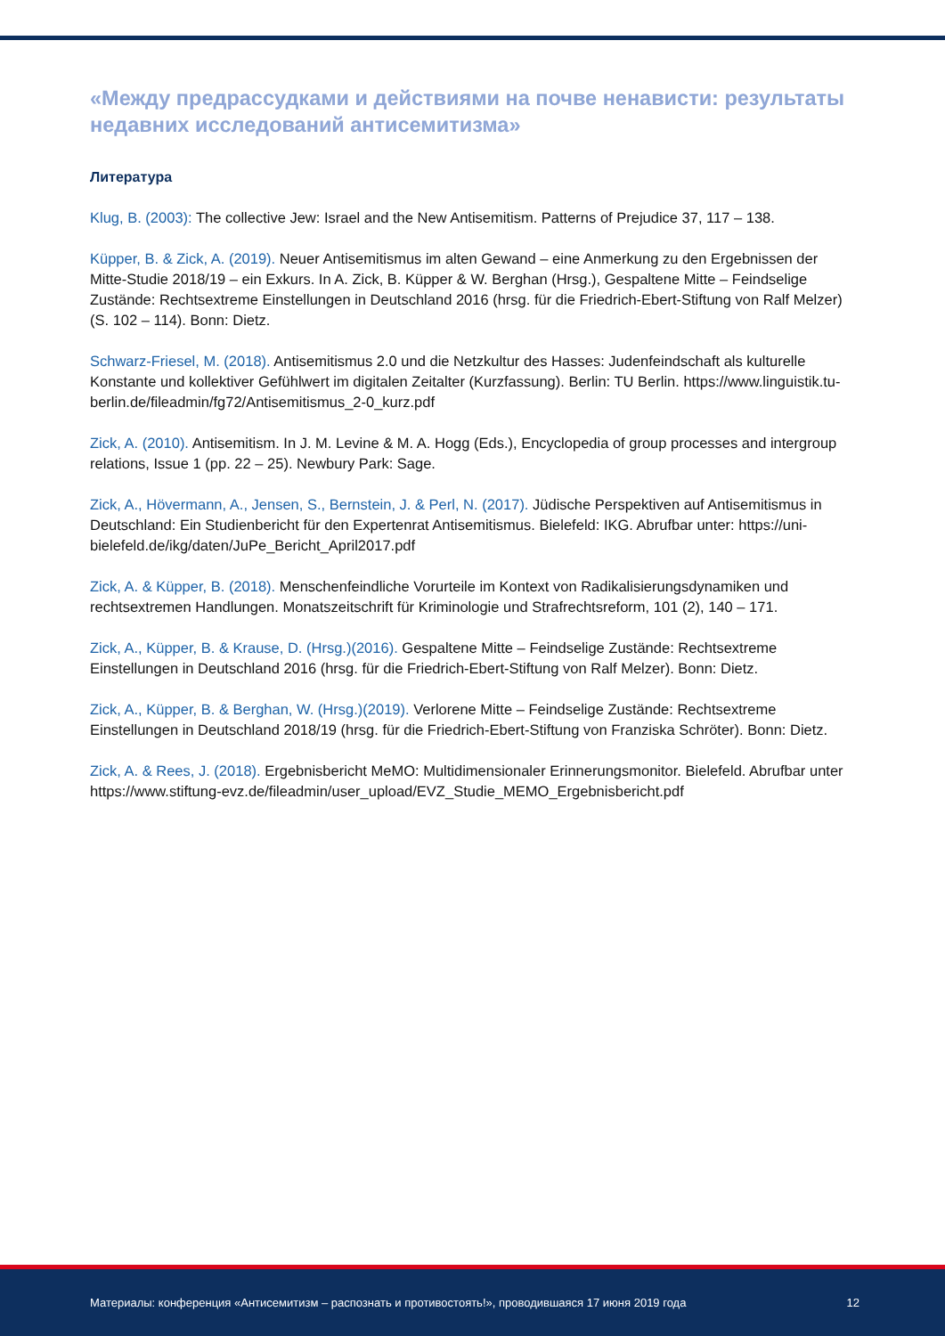«Между предрассудками и действиями на почве ненависти: результаты недавних исследований антисемитизма»
Литература
Klug, B. (2003): The collective Jew: Israel and the New Antisemitism. Patterns of Prejudice 37, 117 – 138.
Küpper, B. & Zick, A. (2019). Neuer Antisemitismus im alten Gewand – eine Anmerkung zu den Ergebnis­sen der Mitte-Studie 2018/19 – ein Exkurs. In A. Zick, B. Küpper & W. Berghan (Hrsg.), Gespaltene Mitte – Feindselige Zustände: Rechtsextreme Einstellungen in Deutschland 2016 (hrsg. für die Friedrich-Ebert-Stiftung von Ralf Melzer) (S. 102 – 114). Bonn: Dietz.
Schwarz-Friesel, M. (2018). Antisemitismus 2.0 und die Netzkultur des Hasses: Judenfeindschaft als kultu­relle Konstante und kollektiver Gefühlwert im digitalen Zeitalter (Kurzfassung). Berlin: TU Berlin. https://www.linguistik.tu-berlin.de/fileadmin/fg72/Antisemitismus_2-0_kurz.pdf
Zick, A. (2010). Antisemitism. In J. M. Levine & M. A. Hogg (Eds.), Encyclopedia of group processes and intergroup relations, Issue 1 (pp. 22 – 25). Newbury Park: Sage.
Zick, A., Hövermann, A., Jensen, S., Bernstein, J. & Perl, N. (2017). Jüdische Perspektiven auf Antisemitis­mus in Deutschland: Ein Studienbericht für den Expertenrat Antisemitismus. Bielefeld: IKG. Abrufbar unter: https://uni-bielefeld.de/ikg/daten/JuPe_Bericht_April2017.pdf
Zick, A. & Küpper, B. (2018). Menschenfeindliche Vorurteile im Kontext von Radikalisierungsdynamiken und rechtsextremen Handlungen. Monatszeitschrift für Kriminologie und Strafrechtsreform, 101 (2), 140 – 171.
Zick, A., Küpper, B. & Krause, D. (Hrsg.)(2016). Gespaltene Mitte – Feindselige Zustände: Rechtsextreme Einstellungen in Deutschland 2016 (hrsg. für die Friedrich-Ebert-Stiftung von Ralf Melzer). Bonn: Dietz.
Zick, A., Küpper, B. & Berghan, W. (Hrsg.)(2019). Verlorene Mitte – Feindselige Zustände: Rechtsextreme Einstellungen in Deutschland 2018/19 (hrsg. für die Friedrich-Ebert-Stiftung von Franziska Schröter). Bonn: Dietz.
Zick, A. & Rees, J. (2018). Ergebnisbericht MeMO: Multidimensionaler Erinnerungsmonitor. Bielefeld. Abrufbar unter https://www.stiftung-evz.de/fileadmin/user_upload/EVZ_Studie_MEMO_Ergebnisbericht.pdf
Материалы: конференция «Антисемитизм – распознать и противостоять!», проводившаяся 17 июня 2019 года 12